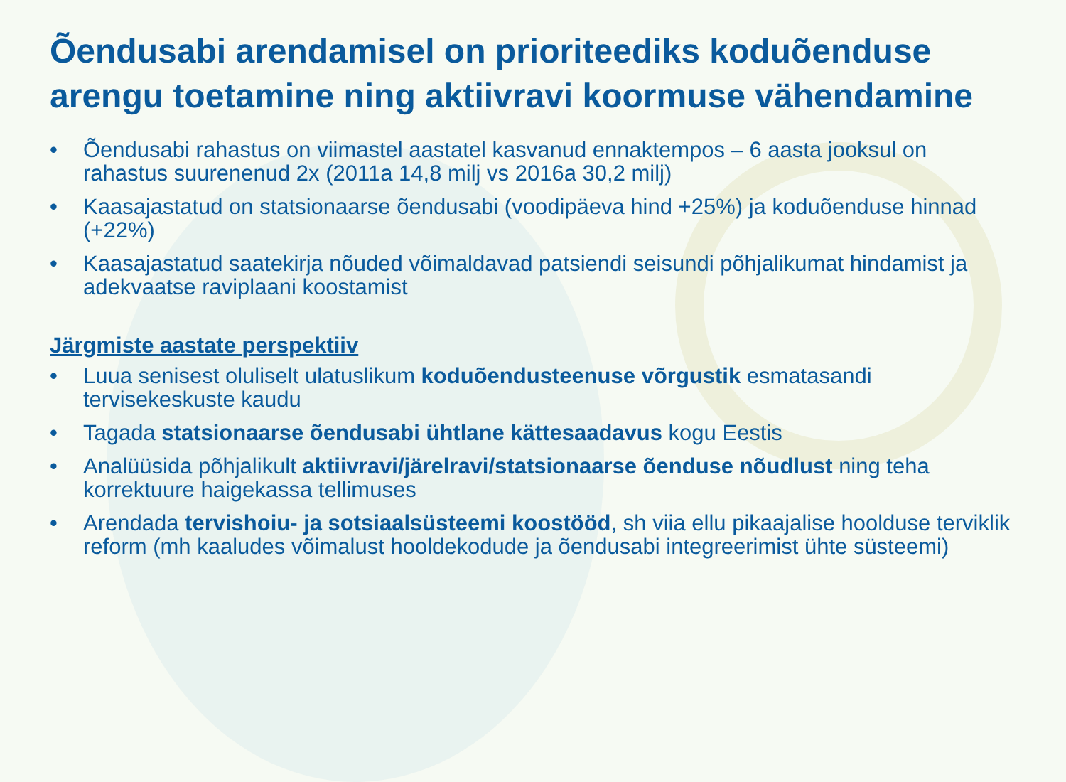Õendusabi arendamisel on prioriteediks koduõenduse arengu toetamine ning aktiivravi koormuse vähendamine
• Õendusabi rahastus on viimastel aastatel kasvanud ennaktempos – 6 aasta jooksul on rahastus suurenenud 2x (2011a 14,8 milj vs 2016a 30,2 milj)
• Kaasajastatud on statsionaarse õendusabi (voodipäeva hind +25%) ja koduõenduse hinnad (+22%)
• Kaasajastatud saatekirja nõuded võimaldavad patsiendi seisundi põhjalikumat hindamist ja adekvaatse raviplaani koostamist
Järgmiste aastate perspektiiv
• Luua senisest oluliselt ulatuslikum koduõendusteenuse võrgustik esmatasandi tervisekeskuste kaudu
• Tagada statsionaarse õendusabi ühtlane kättesaadavus kogu Eestis
• Analüüsida põhjalikult aktiivravi/järelravi/statsionaarse õenduse nõudlust ning teha korrektuure haigekassa tellimuses
• Arendada tervishoiu- ja sotsiaalsüsteemi koostööd, sh viia ellu pikaajalise hoolduse terviklik reform (mh kaaludes võimalust hooldekodude ja õendusabi integreerimist ühte süsteemi)